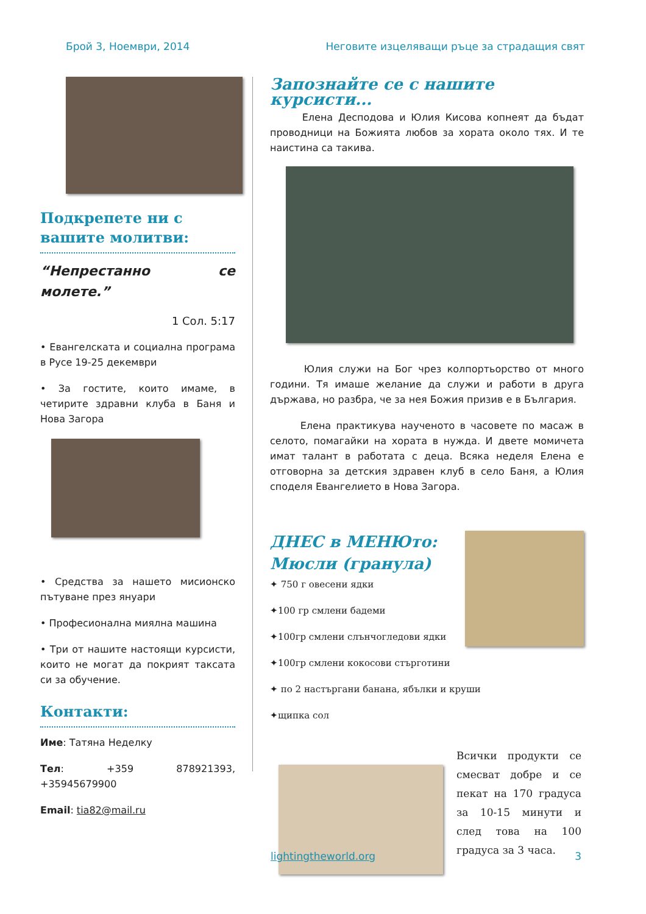Брой 3, Ноември, 2014 Неговите изцеляващи ръце за страдащия свят
Подкрепете ни с вашите молитви:
“Непрестанно се молете.”
1 Сол. 5:17
• Евангелската и социална програма в Русе 19-25 декември
• За гостите, които имаме, в четирите здравни клуба в Баня и Нова Загора
• Средства за нашето мисионско пътуване през януари
• Професионална миялна машина
• Три от нашите настоящи курсисти, които не могат да покрият таксата си за обучение.
Контакти:
Име: Татяна Неделку
Тел: +359 878921393, +35945679900
Email: tia82@mail.ru
Запознайте се с нашите курсисти...
Елена Десподова и Юлия Кисова копнеят да бъдат проводници на Божията любов за хората около тях. И те наистина са такива.
Юлия служи на Бог чрез колпортьорство от много години. Тя имаше желание да служи и работи в друга държава, но разбра, че за нея Божия призив е в България.
Елена практикува наученото в часовете по масаж в селото, помагайки на хората в нужда. И двете момичета имат талант в работата с деца. Всяка неделя Елена е отговорна за детския здравен клуб в село Баня, а Юлия споделя Евангелието в Нова Загора.
ДНЕС в МЕНЮто: Мюсли (гранула)
✦ 750 г овесени ядки
✦100 гр смлени бадеми
✦100гр смлени слънчогледови ядки
✦100гр смлени кокосови стърготини
✦ по 2 настъргани банана, ябълки и круши
✦щипка сол
Всички продукти се смесват добре и се пекат на 170 градуса за 10-15 минути и след това на 100 градуса за 3 часа.
lightingtheworld.org 3